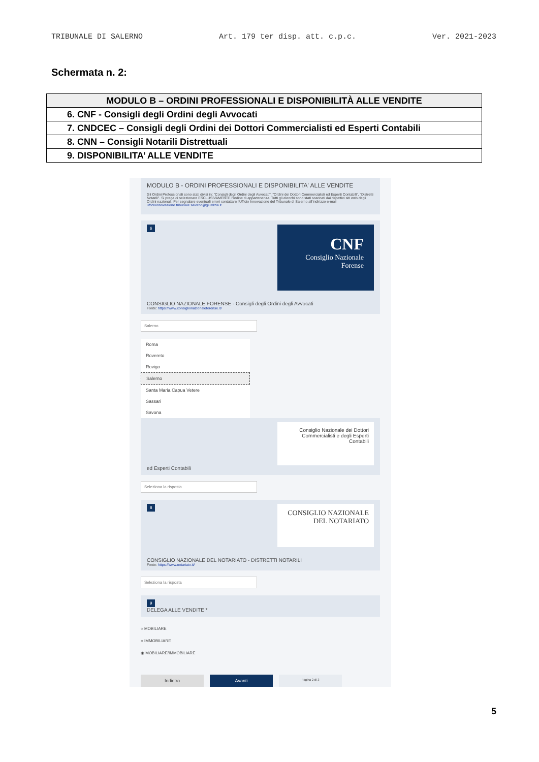TRIBUNALE DI SALERNO Art. 179 ter disp. att. c.p.c. Ver. 2021-2023
Schermata n. 2:
| MODULO B – ORDINI PROFESSIONALI E DISPONIBILITÀ ALLE VENDITE |
| 6. CNF - Consigli degli Ordini degli Avvocati |
| 7. CNDCEC – Consigli degli Ordini dei Dottori Commercialisti ed Esperti Contabili |
| 8. CNN – Consigli Notarili Distrettuali |
| 9. DISPONIBILITA’ ALLE VENDITE |
MODULO B - ORDINI PROFESSIONALI E DISPONIBILITA' ALLE VENDITE
Gli Ordini Professionali sono stati divisi in: "Consigli degli Ordini degli Avvocati", "Ordini dei Dottori Commercialisti ed Esperti Contabili", "Distretti Notarili". Si prega di selezionare ESCLUSIVAMENTE l'ordine di appartenenza. Tutti gli elenchi sono stati scaricati dai rispettivi siti web degli Ordini nazionali. Per segnalare eventuali errori contattare l'Ufficio Innovazione del Tribunale di Salerno all'indirizzo e-mail ufficioinnovazione.tribunale.salerno@giustizia.it
CNF
Consiglio Nazionale Forense
6
CONSIGLIO NAZIONALE FORENSE - Consigli degli Ordini degli Avvocati
Fonte: https://www.consiglionazionaleforense.it/
Salerno
Roma
Rovereto
Rovigo
Salerno
Santa Maria Capua Vetere
Sassari
Savona
Consiglio Nazionale dei Dottori Commercialisti e degli Esperti Contabili
ed Esperti Contabili
Seleziona la risposta
CONSIGLIO NAZIONALE DEL NOTARIATO
8
CONSIGLIO NAZIONALE DEL NOTARIATO - DISTRETTI NOTARILI
Fonte: https://www.notariato.it/
Seleziona la risposta
9
DELEGA ALLE VENDITE *
○ MOBILIARE
○ IMMOBILIARE
◉ MOBILIARE/IMMOBILIARE
Indietro Avanti
Pagina 2 di 3
5